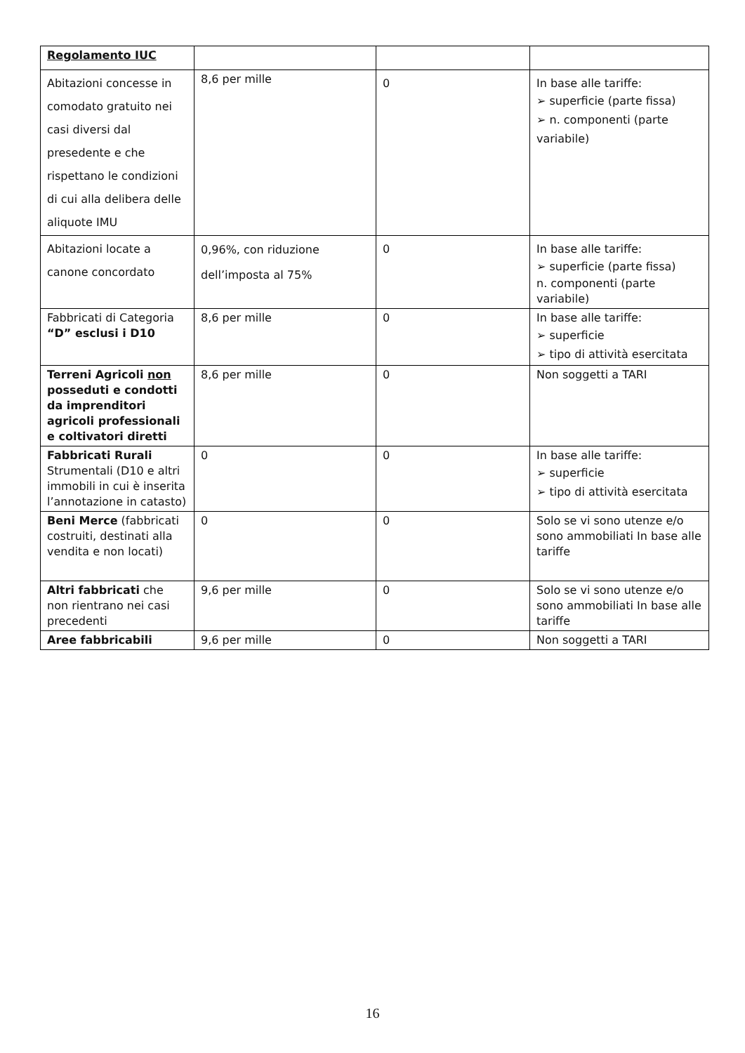| Regolamento IUC | | | |
| Abitazioni concesse in comodato gratuito nei casi diversi dal presedente e che rispettano le condizioni di cui alla delibera delle aliquote IMU | 8,6 per mille | 0 | In base alle tariffe: ➢ superficie (parte fissa) ➢ n. componenti (parte variabile) |
| Abitazioni locate a canone concordato | 0,96%, con riduzione dell’imposta al 75% | 0 | In base alle tariffe: ➢ superficie (parte fissa) n. componenti (parte variabile) |
| Fabbricati di Categoria “D” esclusi i D10 | 8,6 per mille | 0 | In base alle tariffe: ➢ superficie ➢ tipo di attività esercitata |
| Terreni Agricoli non posseduti e condotti da imprenditori agricoli professionali e coltivatori diretti | 8,6 per mille | 0 | Non soggetti a TARI |
| Fabbricati Rurali Strumentali (D10 e altri immobili in cui è inserita l’annotazione in catasto) | 0 | 0 | In base alle tariffe: ➢ superficie ➢ tipo di attività esercitata |
| Beni Merce (fabbricati costruiti, destinati alla vendita e non locati) | 0 | 0 | Solo se vi sono utenze e/o sono ammobiliati In base alle tariffe |
| Altri fabbricati che non rientrano nei casi precedenti | 9,6 per mille | 0 | Solo se vi sono utenze e/o sono ammobiliati In base alle tariffe |
| Aree fabbricabili | 9,6 per mille | 0 | Non soggetti a TARI |
16